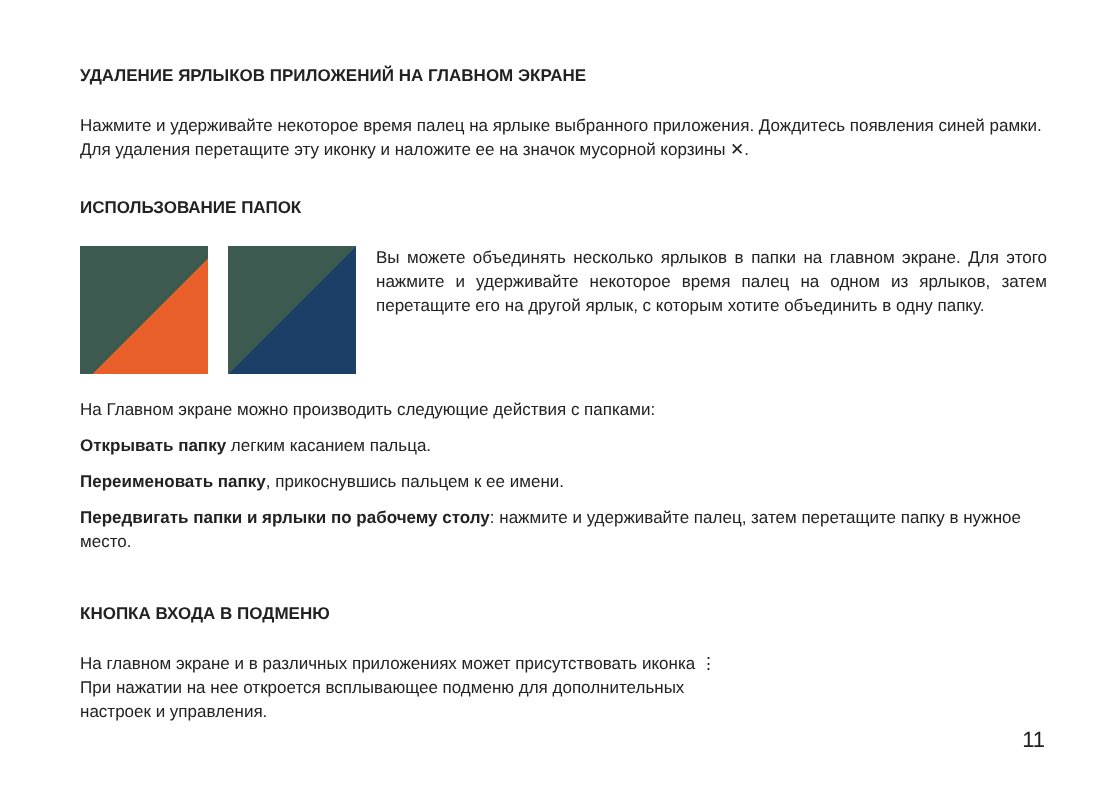УДАЛЕНИЕ ЯРЛЫКОВ ПРИЛОЖЕНИЙ НА ГЛАВНОМ ЭКРАНЕ
Нажмите и удерживайте некоторое время палец на ярлыке выбранного приложения. Дождитесь появления синей рамки. Для удаления перетащите эту иконку и наложите ее на значок мусорной корзины ✕.
ИСПОЛЬЗОВАНИЕ ПАПОК
Вы можете объединять несколько ярлыков в папки на главном экране. Для этого нажмите и удерживайте некоторое время палец на одном из ярлыков, затем перетащите его на другой ярлык, с которым хотите объединить в одну папку.
На Главном экране можно производить следующие действия с папками:
Открывать папку легким касанием пальца.
Переименовать папку, прикоснувшись пальцем к ее имени.
Передвигать папки и ярлыки по рабочему столу: нажмите и удерживайте палец, затем перетащите папку в нужное место.
КНОПКА ВХОДА В ПОДМЕНЮ
На главном экране и в различных приложениях может присутствовать иконка ⋮
При нажатии на нее откроется всплывающее подменю для дополнительных
настроек и управления.
11